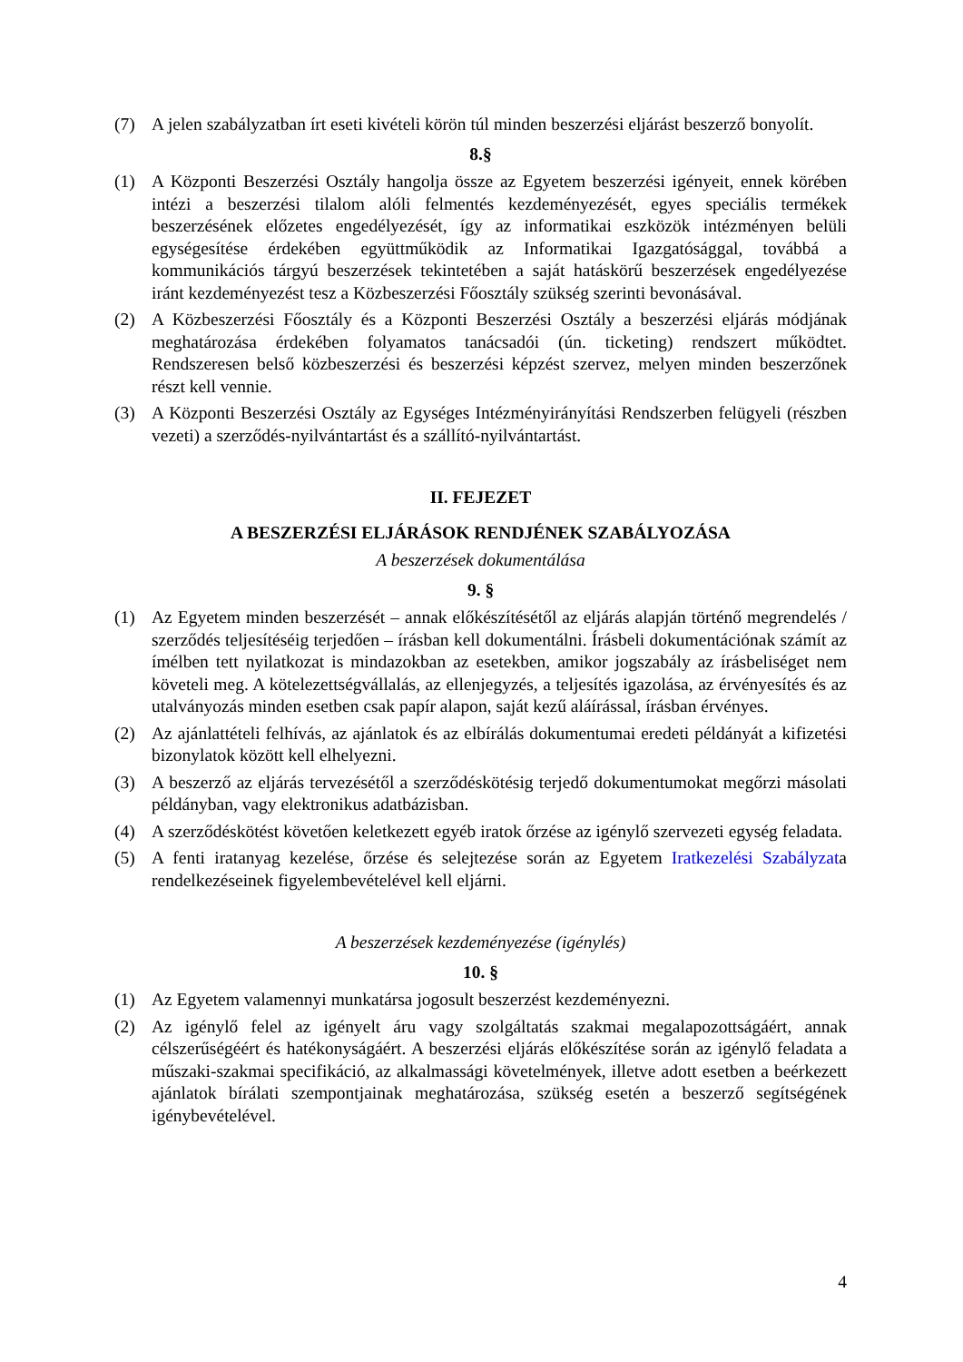(7) A jelen szabályzatban írt eseti kivételi körön túl minden beszerzési eljárást beszerző bonyolít.
8.§
(1) A Központi Beszerzési Osztály hangolja össze az Egyetem beszerzési igényeit, ennek körében intézi a beszerzési tilalom alóli felmentés kezdeményezését, egyes speciális termékek beszerzésének előzetes engedélyezését, így az informatikai eszközök intézményen belüli egységesítése érdekében együttműködik az Informatikai Igazgatósággal, továbbá a kommunikációs tárgyú beszerzések tekintetében a saját hatáskörű beszerzések engedélyezése iránt kezdeményezést tesz a Közbeszerzési Főosztály szükség szerinti bevonásával.
(2) A Közbeszerzési Főosztály és a Központi Beszerzési Osztály a beszerzési eljárás módjának meghatározása érdekében folyamatos tanácsadói (ún. ticketing) rendszert működtet. Rendszeresen belső közbeszerzési és beszerzési képzést szervez, melyen minden beszerzőnek részt kell vennie.
(3) A Központi Beszerzési Osztály az Egységes Intézményirányítási Rendszerben felügyeli (részben vezeti) a szerződés-nyilvántartást és a szállító-nyilvántartást.
II. FEJEZET
A BESZERZÉSI ELJÁRÁSOK RENDJÉNEK SZABÁLYOZÁSA
A beszerzések dokumentálása
9. §
(1) Az Egyetem minden beszerzését – annak előkészítésétől az eljárás alapján történő megrendelés / szerződés teljesítéséig terjedően – írásban kell dokumentálni. Írásbeli dokumentációnak számít az ímélben tett nyilatkozat is mindazokban az esetekben, amikor jogszabály az írásbeliséget nem követeli meg. A kötelezettségvállalás, az ellenjegyzés, a teljesítés igazolása, az érvényesítés és az utalványozás minden esetben csak papír alapon, saját kezű aláírással, írásban érvényes.
(2) Az ajánlattételi felhívás, az ajánlatok és az elbírálás dokumentumai eredeti példányát a kifizetési bizonylatok között kell elhelyezni.
(3) A beszerző az eljárás tervezésétől a szerződéskötésig terjedő dokumentumokat megőrzi másolati példányban, vagy elektronikus adatbázisban.
(4) A szerződéskötést követően keletkezett egyéb iratok őrzése az igénylő szervezeti egység feladata.
(5) A fenti iratanyag kezelése, őrzése és selejtezése során az Egyetem Iratkezelési Szabályzata rendelkezéseinek figyelembevételével kell eljárni.
A beszerzések kezdeményezése (igénylés)
10. §
(1) Az Egyetem valamennyi munkatársa jogosult beszerzést kezdeményezni.
(2) Az igénylő felel az igényelt áru vagy szolgáltatás szakmai megalapozottságáért, annak célszerűségéért és hatékonyságáért. A beszerzési eljárás előkészítése során az igénylő feladata a műszaki-szakmai specifikáció, az alkalmassági követelmények, illetve adott esetben a beérkezett ajánlatok bírálati szempontjainak meghatározása, szükség esetén a beszerző segítségének igénybevételével.
4